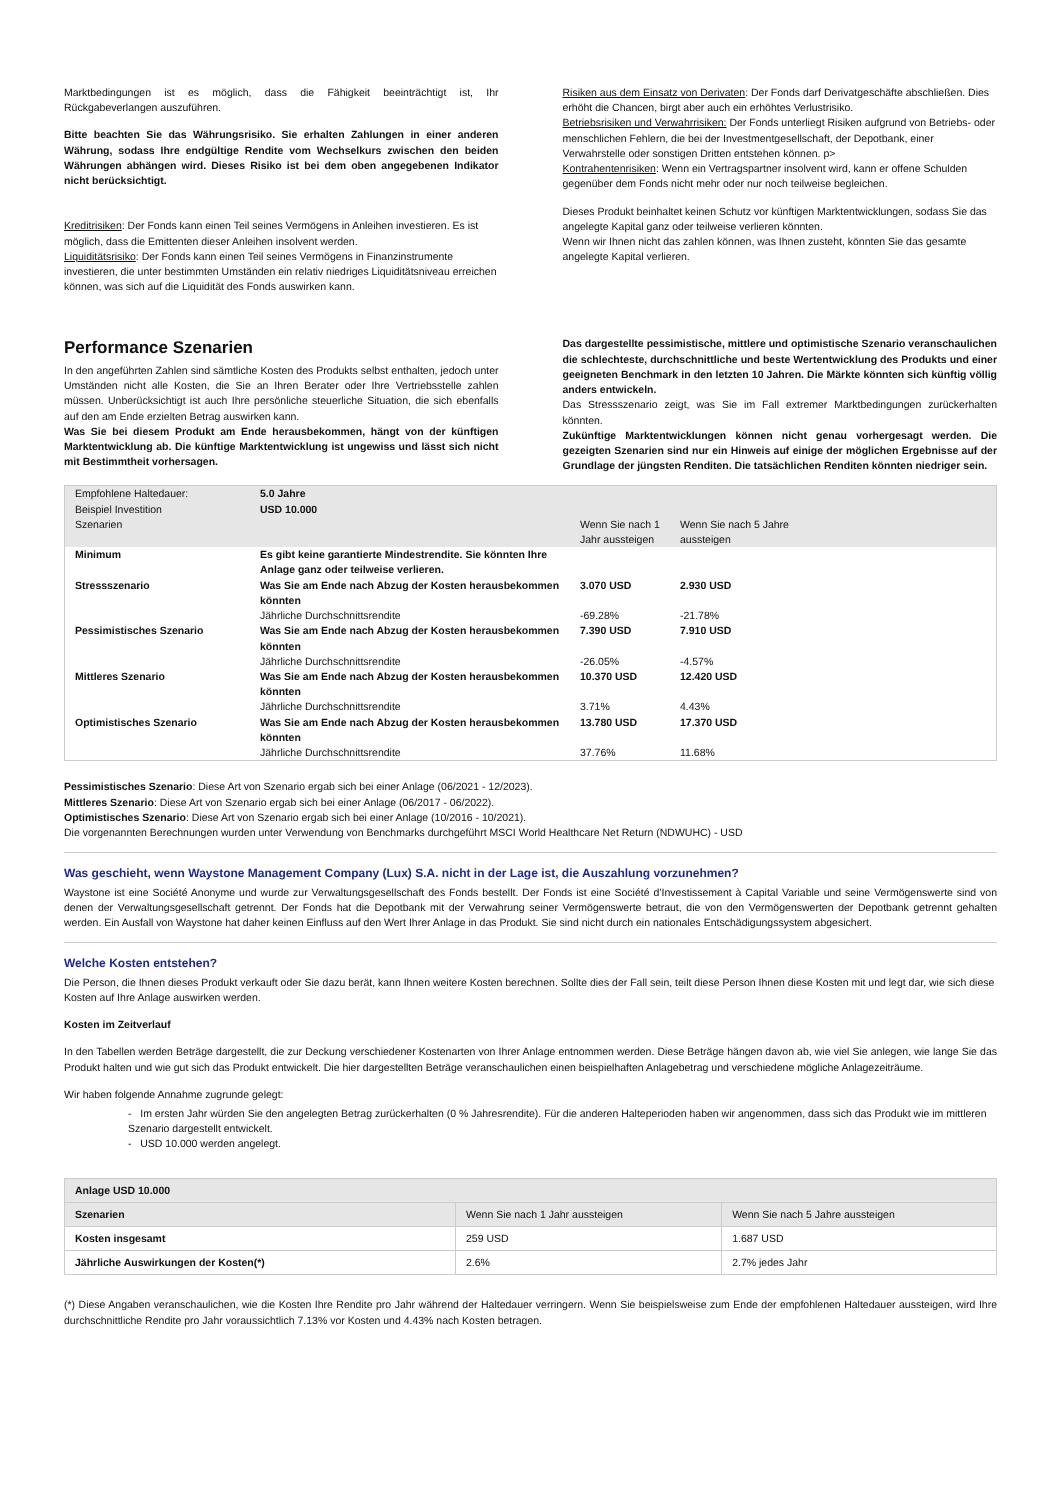Marktbedingungen ist es möglich, dass die Fähigkeit beeinträchtigt ist, Ihr Rückgabeverlangen auszuführen.
Bitte beachten Sie das Währungsrisiko. Sie erhalten Zahlungen in einer anderen Währung, sodass Ihre endgültige Rendite vom Wechselkurs zwischen den beiden Währungen abhängen wird. Dieses Risiko ist bei dem oben angegebenen Indikator nicht berücksichtigt.
Kreditrisiken: Der Fonds kann einen Teil seines Vermögens in Anleihen investieren. Es ist möglich, dass die Emittenten dieser Anleihen insolvent werden.
Liquiditätsrisiko: Der Fonds kann einen Teil seines Vermögens in Finanzinstrumente investieren, die unter bestimmten Umständen ein relativ niedriges Liquiditätsniveau erreichen können, was sich auf die Liquidität des Fonds auswirken kann.
Risiken aus dem Einsatz von Derivaten: Der Fonds darf Derivatgeschäfte abschließen. Dies erhöht die Chancen, birgt aber auch ein erhöhtes Verlustrisiko.
Betriebsrisiken und Verwahrrisiken: Der Fonds unterliegt Risiken aufgrund von Betriebs- oder menschlichen Fehlern, die bei der Investmentgesellschaft, der Depotbank, einer Verwahrstelle oder sonstigen Dritten entstehen können. p>
Kontrahentenrisiken: Wenn ein Vertragspartner insolvent wird, kann er offene Schulden gegenüber dem Fonds nicht mehr oder nur noch teilweise begleichen.
Dieses Produkt beinhaltet keinen Schutz vor künftigen Marktentwicklungen, sodass Sie das angelegte Kapital ganz oder teilweise verlieren könnten.
Wenn wir Ihnen nicht das zahlen können, was Ihnen zusteht, könnten Sie das gesamte angelegte Kapital verlieren.
Performance Szenarien
In den angeführten Zahlen sind sämtliche Kosten des Produkts selbst enthalten, jedoch unter Umständen nicht alle Kosten, die Sie an Ihren Berater oder Ihre Vertriebsstelle zahlen müssen. Unberücksichtigt ist auch Ihre persönliche steuerliche Situation, die sich ebenfalls auf den am Ende erzielten Betrag auswirken kann.
Was Sie bei diesem Produkt am Ende herausbekommen, hängt von der künftigen Marktentwicklung ab. Die künftige Marktentwicklung ist ungewiss und lässt sich nicht mit Bestimmtheit vorhersagen.
Das dargestellte pessimistische, mittlere und optimistische Szenario veranschaulichen die schlechteste, durchschnittliche und beste Wertentwicklung des Produkts und einer geeigneten Benchmark in den letzten 10 Jahren. Die Märkte könnten sich künftig völlig anders entwickeln.
Das Stressszenario zeigt, was Sie im Fall extremer Marktbedingungen zurückerhalten könnten.
Zukünftige Marktentwicklungen können nicht genau vorhergesagt werden. Die gezeigten Szenarien sind nur ein Hinweis auf einige der möglichen Ergebnisse auf der Grundlage der jüngsten Renditen. Die tatsächlichen Renditen könnten niedriger sein.
| Empfohlene Haltedauer: Beispiel Investition Szenarien | 5.0 Jahre USD 10.000 | Wenn Sie nach 1 Jahr aussteigen | Wenn Sie nach 5 Jahre aussteigen |
| Minimum | Es gibt keine garantierte Mindestrendite. Sie könnten Ihre Anlage ganz oder teilweise verlieren. | | |
| Stressszenario | Was Sie am Ende nach Abzug der Kosten herausbekommen könnten | 3.070 USD | 2.930 USD |
| | Jährliche Durchschnittsrendite | -69.28% | -21.78% |
| Pessimistisches Szenario | Was Sie am Ende nach Abzug der Kosten herausbekommen könnten | 7.390 USD | 7.910 USD |
| | Jährliche Durchschnittsrendite | -26.05% | -4.57% |
| Mittleres Szenario | Was Sie am Ende nach Abzug der Kosten herausbekommen könnten | 10.370 USD | 12.420 USD |
| | Jährliche Durchschnittsrendite | 3.71% | 4.43% |
| Optimistisches Szenario | Was Sie am Ende nach Abzug der Kosten herausbekommen könnten | 13.780 USD | 17.370 USD |
| | Jährliche Durchschnittsrendite | 37.76% | 11.68% |
Pessimistisches Szenario: Diese Art von Szenario ergab sich bei einer Anlage (06/2021 - 12/2023).
Mittleres Szenario: Diese Art von Szenario ergab sich bei einer Anlage (06/2017 - 06/2022).
Optimistisches Szenario: Diese Art von Szenario ergab sich bei einer Anlage (10/2016 - 10/2021).
Die vorgenannten Berechnungen wurden unter Verwendung von Benchmarks durchgeführt MSCI World Healthcare Net Return (NDWUHC) - USD
Was geschieht, wenn Waystone Management Company (Lux) S.A. nicht in der Lage ist, die Auszahlung vorzunehmen?
Waystone ist eine Société Anonyme und wurde zur Verwaltungsgesellschaft des Fonds bestellt. Der Fonds ist eine Société d’Investissement à Capital Variable und seine Vermögenswerte sind von denen der Verwaltungsgesellschaft getrennt. Der Fonds hat die Depotbank mit der Verwahrung seiner Vermögenswerte betraut, die von den Vermögenswerten der Depotbank getrennt gehalten werden. Ein Ausfall von Waystone hat daher keinen Einfluss auf den Wert Ihrer Anlage in das Produkt. Sie sind nicht durch ein nationales Entschädigungssystem abgesichert.
Welche Kosten entstehen?
Die Person, die Ihnen dieses Produkt verkauft oder Sie dazu berät, kann Ihnen weitere Kosten berechnen. Sollte dies der Fall sein, teilt diese Person Ihnen diese Kosten mit und legt dar, wie sich diese Kosten auf Ihre Anlage auswirken werden.
Kosten im Zeitverlauf
In den Tabellen werden Beträge dargestellt, die zur Deckung verschiedener Kostenarten von Ihrer Anlage entnommen werden. Diese Beträge hängen davon ab, wie viel Sie anlegen, wie lange Sie das Produkt halten und wie gut sich das Produkt entwickelt. Die hier dargestellten Beträge veranschaulichen einen beispielhaften Anlagebetrag und verschiedene mögliche Anlagezeiträume.
Wir haben folgende Annahme zugrunde gelegt:
- Im ersten Jahr würden Sie den angelegten Betrag zurückerhalten (0 % Jahresrendite). Für die anderen Halteperioden haben wir angenommen, dass sich das Produkt wie im mittleren Szenario dargestellt entwickelt.
- USD 10.000 werden angelegt.
| Anlage USD 10.000 | | |
| Szenarien | Wenn Sie nach 1 Jahr aussteigen | Wenn Sie nach 5 Jahre aussteigen |
| Kosten insgesamt | 259 USD | 1.687 USD |
| Jährliche Auswirkungen der Kosten(*) | 2.6% | 2.7% jedes Jahr |
(*) Diese Angaben veranschaulichen, wie die Kosten Ihre Rendite pro Jahr während der Haltedauer verringern. Wenn Sie beispielsweise zum Ende der empfohlenen Haltedauer aussteigen, wird Ihre durchschnittliche Rendite pro Jahr voraussichtlich 7.13% vor Kosten und 4.43% nach Kosten betragen.